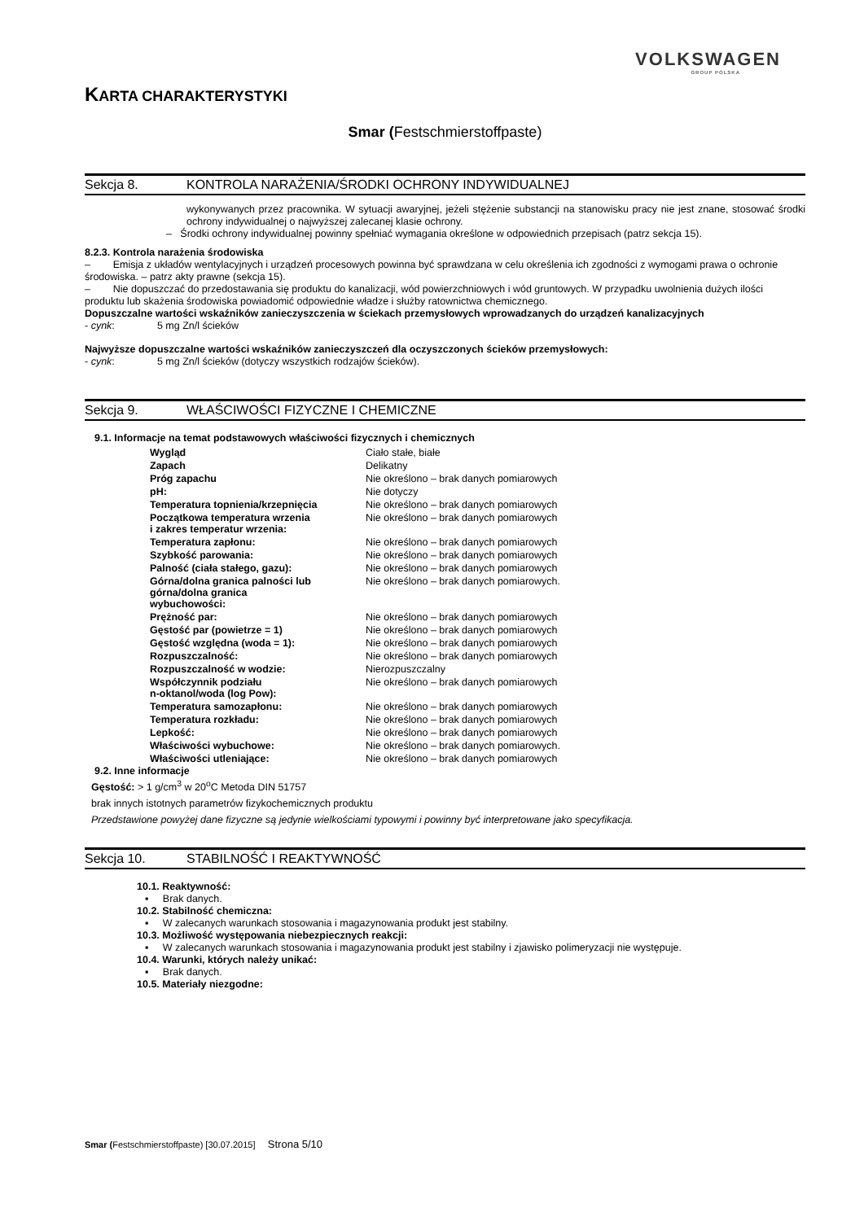VOLKSWAGEN
GROUP POLSKA
KARTA CHARAKTERYSTYKI
Smar (Festschmierstoffpaste)
Sekcja 8. KONTROLA NARAŻENIA/ŚRODKI OCHRONY INDYWIDUALNEJ
wykonywanych przez pracownika. W sytuacji awaryjnej, jeżeli stężenie substancji na stanowisku pracy nie jest znane, stosować środki ochrony indywidualnej o najwyższej zalecanej klasie ochrony.
– Środki ochrony indywidualnej powinny spełniać wymagania określone w odpowiednich przepisach (patrz sekcja 15).
8.2.3. Kontrola narażenia środowiska
– Emisja z układów wentylacyjnych i urządzeń procesowych powinna być sprawdzana w celu określenia ich zgodności z wymogami prawa o ochronie środowiska. – patrz akty prawne (sekcja 15).
– Nie dopuszczać do przedostawania się produktu do kanalizacji, wód powierzchniowych i wód gruntowych. W przypadku uwolnienia dużych ilości produktu lub skażenia środowiska powiadomić odpowiednie władze i służby ratownictwa chemicznego.
Dopuszczalne wartości wskaźników zanieczyszczenia w ściekach przemysłowych wprowadzanych do urządzeń kanalizacyjnych
- cynk: 5 mg Zn/l ścieków
Najwyższe dopuszczalne wartości wskaźników zanieczyszczeń dla oczyszczonych ścieków przemysłowych:
- cynk: 5 mg Zn/l ścieków (dotyczy wszystkich rodzajów ścieków).
Sekcja 9. WŁAŚCIWOŚCI FIZYCZNE I CHEMICZNE
9.1. Informacje na temat podstawowych właściwości fizycznych i chemicznych
| Wygląd | Ciało stałe, białe |
| Zapach | Delikatny |
| Próg zapachu | Nie określono – brak danych pomiarowych |
| pH: | Nie dotyczy |
| Temperatura topnienia/krzepnięcia | Nie określono – brak danych pomiarowych |
| Początkowa temperatura wrzenia i zakres temperatur wrzenia: | Nie określono – brak danych pomiarowych |
| Temperatura zapłonu: | Nie określono – brak danych pomiarowych |
| Szybkość parowania: | Nie określono – brak danych pomiarowych |
| Palność (ciała stałego, gazu): | Nie określono – brak danych pomiarowych |
| Górna/dolna granica palności lub górna/dolna granica wybuchowości: | Nie określono – brak danych pomiarowych. |
| Prężność par: | Nie określono – brak danych pomiarowych |
| Gęstość par (powietrze = 1) | Nie określono – brak danych pomiarowych |
| Gęstość względna (woda = 1): | Nie określono – brak danych pomiarowych |
| Rozpuszczalność: | Nie określono – brak danych pomiarowych |
| Rozpuszczalność w wodzie: | Nierozpuszczalny |
| Współczynnik podziału n-oktanol/woda (log Pow): | Nie określono – brak danych pomiarowych |
| Temperatura samozapłonu: | Nie określono – brak danych pomiarowych |
| Temperatura rozkładu: | Nie określono – brak danych pomiarowych |
| Lepkość: | Nie określono – brak danych pomiarowych |
| Właściwości wybuchowe: | Nie określono – brak danych pomiarowych. |
| Właściwości utleniające: | Nie określono – brak danych pomiarowych |
9.2. Inne informacje
Gęstość: > 1 g/cm<sup>3</sup> w 20<sup>o</sup>C Metoda DIN 51757
brak innych istotnych parametrów fizykochemicznych produktu
Przedstawione powyżej dane fizyczne są jedynie wielkościami typowymi i powinny być interpretowane jako specyfikacja.
Sekcja 10. STABILNOŚĆ I REAKTYWNOŚĆ
10.1. Reaktywność:
▪ Brak danych.
10.2. Stabilność chemiczna:
▪ W zalecanych warunkach stosowania i magazynowania produkt jest stabilny.
10.3. Możliwość występowania niebezpiecznych reakcji:
▪ W zalecanych warunkach stosowania i magazynowania produkt jest stabilny i zjawisko polimeryzacji nie występuje.
10.4. Warunki, których należy unikać:
▪ Brak danych.
10.5. Materiały niezgodne:
Smar (Festschmierstoffpaste) [30.07.2015] Strona 5/10